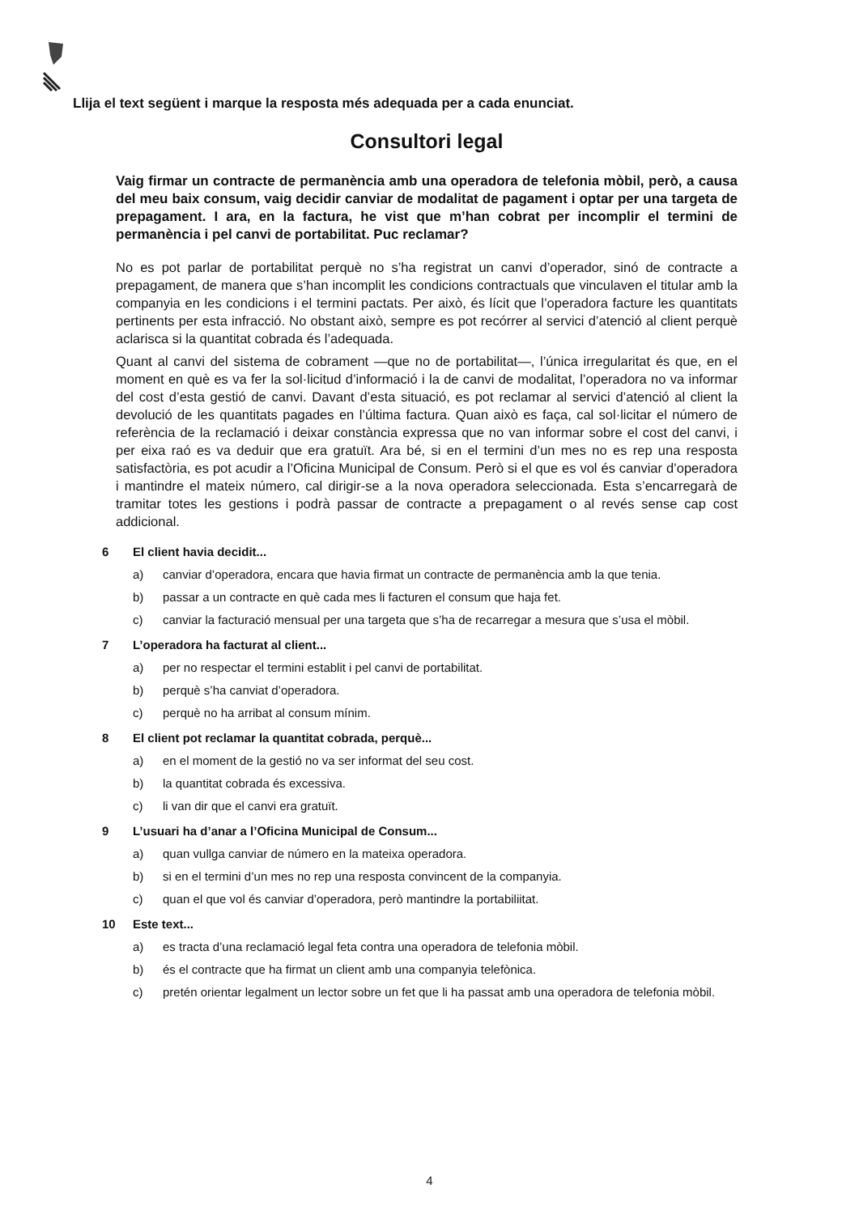Llija el text següent i marque la resposta més adequada per a cada enunciat.
Consultori legal
Vaig firmar un contracte de permanència amb una operadora de telefonia mòbil, però, a causa del meu baix consum, vaig decidir canviar de modalitat de pagament i optar per una targeta de prepagament. I ara, en la factura, he vist que m’han cobrat per incomplir el termini de permanència i pel canvi de portabilitat. Puc reclamar?
No es pot parlar de portabilitat perquè no s’ha registrat un canvi d’operador, sinó de contracte a prepagament, de manera que s’han incomplit les condicions contractuals que vinculaven el titular amb la companyia en les condicions i el termini pactats. Per això, és lícit que l’operadora facture les quantitats pertinents per esta infracció. No obstant això, sempre es pot recórrer al servici d’atenció al client perquè aclarisca si la quantitat cobrada és l’adequada.
Quant al canvi del sistema de cobrament —que no de portabilitat—, l’única irregularitat és que, en el moment en què es va fer la sol·licitud d’informació i la de canvi de modalitat, l’operadora no va informar del cost d’esta gestió de canvi. Davant d’esta situació, es pot reclamar al servici d’atenció al client la devolució de les quantitats pagades en l’última factura. Quan això es faça, cal sol·licitar el número de referència de la reclamació i deixar constància expressa que no van informar sobre el cost del canvi, i per eixa raó es va deduir que era gratuït. Ara bé, si en el termini d’un mes no es rep una resposta satisfactòria, es pot acudir a l’Oficina Municipal de Consum. Però si el que es vol és canviar d’operadora i mantindre el mateix número, cal dirigir-se a la nova operadora seleccionada. Esta s’encarregarà de tramitar totes les gestions i podrà passar de contracte a prepagament o al revés sense cap cost addicional.
6 El client havia decidit...
a) canviar d’operadora, encara que havia firmat un contracte de permanència amb la que tenia.
b) passar a un contracte en què cada mes li facturen el consum que haja fet.
c) canviar la facturació mensual per una targeta que s’ha de recarregar a mesura que s’usa el mòbil.
7 L’operadora ha facturat al client...
a) per no respectar el termini establit i pel canvi de portabilitat.
b) perquè s’ha canviat d’operadora.
c) perquè no ha arribat al consum mínim.
8 El client pot reclamar la quantitat cobrada, perquè...
a) en el moment de la gestió no va ser informat del seu cost.
b) la quantitat cobrada és excessiva.
c) li van dir que el canvi era gratuït.
9 L’usuari ha d’anar a l’Oficina Municipal de Consum...
a) quan vullga canviar de número en la mateixa operadora.
b) si en el termini d’un mes no rep una resposta convincent de la companyia.
c) quan el que vol és canviar d’operadora, però mantindre la portabiliitat.
10 Este text...
a) es tracta d’una reclamació legal feta contra una operadora de telefonia mòbil.
b) és el contracte que ha firmat un client amb una companyia telefònica.
c) pretén orientar legalment un lector sobre un fet que li ha passat amb una operadora de telefonia mòbil.
4